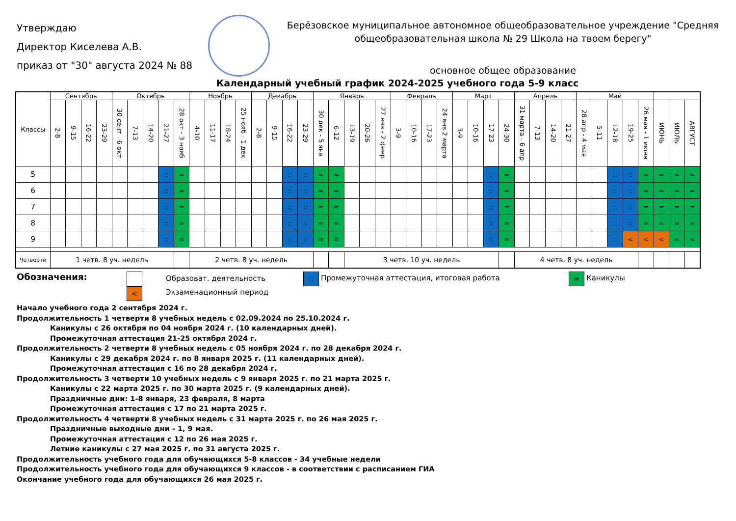Утверждаю
Директор Киселева А.В.
приказ от "30" августа 2024 № 88
Берёзовское муниципальное автономное общеобразовательное учреждение "Средняя общеобразовательная школа № 29 Школа на твоем берегу"
основное общее образование
Календарный учебный график 2024-2025 учебного года 5-9 класс
| Классы | Сентябрь | | | | Октябрь | | | | | Ноябрь | | | | Декабрь | | | | Январь | | | | | Февраль | | | | Март | | | | Апрель | | | | Май | | | | | | | |
| --- | --- | --- | --- | --- | --- | --- | --- | --- | --- | --- | --- | --- | --- | --- | --- | --- | --- | --- | --- | --- | --- | --- | --- | --- | --- | --- | --- | --- | --- | --- | --- | --- | --- | --- | --- | --- | --- | --- | --- | --- | --- | --- |
| | 2-8 | 9-15 | 16-22 | 23-29 | 30 сент - 6 окт | 7-13 | 14-20 | 21-27 | 28 окт - 3 нояб | 4-10 | 11-17 | 18-24 | 25 нояб - 1 дек | 2-8 | 9-15 | 16-22 | 23-29 | 30 дек - 5 янв | 6-12 | 13-19 | 20-26 | 27 янв - 2 февр | 3-9 | 10-16 | 17-23 | 24 янв 2 марта | 3-9 | 10-16 | 17-23 | 24-30 | 31 марта - 6 апр | 7-13 | 14-20 | 21-27 | 28 апр - 4 мая | 5-11 | 12-18 | 19-25 | 26 мая - 1 июня | ИЮНЬ | ИЮЛЬ | АВГУСТ |
| 5 | | | | | | | | :: | = | | | | | | | :: | :: | = | = | | | | | | | | | | :: | = | | | | | | | :: | :: | = | = | = | = |
| 6 | | | | | | | | :: | = | | | | | | | :: | :: | = | = | | | | | | | | | | :: | = | | | | | | | :: | :: | = | = | = | = |
| 7 | | | | | | | | :: | = | | | | | | | :: | :: | = | = | | | | | | | | | | :: | = | | | | | | | :: | :: | = | = | = | = |
| 8 | | | | | | | | :: | = | | | | | | | :: | :: | = | = | | | | | | | | | | :: | = | | | | | | | :: | :: | = | = | = | = |
| 9 | | | | | | | | :: | = | | | | | | | :: | :: | = | = | | | | | | | | | | :: | = | | | | | | | :: | < | < | < | = | = |
| Четверти | 1 четв. 8 уч. недель | | | | | | | | | 2 четв. 8 уч. недель | | | | | | | | | | 3 четв. 10 уч. недель | | | | | | | | | | | 4 четв. 8 уч. недель | | | | | | | | | | | |
Обозначения:
<
Образоват. деятельность
Экзаменационный период
::
Промежуточная аттестация, итоговая работа
=
Каникулы
Начало учебного года 2 сентября 2024 г.
Продолжительность 1 четверти 8 учебных недель с 02.09.2024 по 25.10.2024 г.
Каникулы с 26 октября по 04 ноября 2024 г. (10 календарных дней).
Промежуточная аттестация 21-25 октября 2024 г.
Продолжительность 2 четверти 8 учебных недель с 05 ноября 2024 г. по 28 декабря 2024 г.
Каникулы с 29 декабря 2024 г. по 8 января 2025 г. (11 календарных дней).
Промежуточная аттестация с 16 по 28 декабря 2024 г.
Продолжительность 3 четверти 10 учебных недель с 9 января 2025 г. по 21 марта 2025 г.
Каникулы с 22 марта 2025 г. по 30 марта 2025 г. (9 календарных дней).
Праздничные дни: 1-8 января, 23 февраля, 8 марта
Промежуточная аттестация с 17 по 21 марта 2025 г.
Продолжительность 4 четверти 8 учебных недель с 31 марта 2025 г. по 26 мая 2025 г.
Праздничные выходные дни - 1, 9 мая.
Промежуточная аттестация с 12 по 26 мая 2025 г.
Летние каникулы с 27 мая 2025 г. по 31 августа 2025 г.
Продолжительность учебного года для обучающихся 5-8 классов - 34 учебные недели
Продолжительность учебного года для обучающихся 9 классов - в соответствии с расписанием ГИА
Окончание учебного года для обучающихся 26 мая 2025 г.